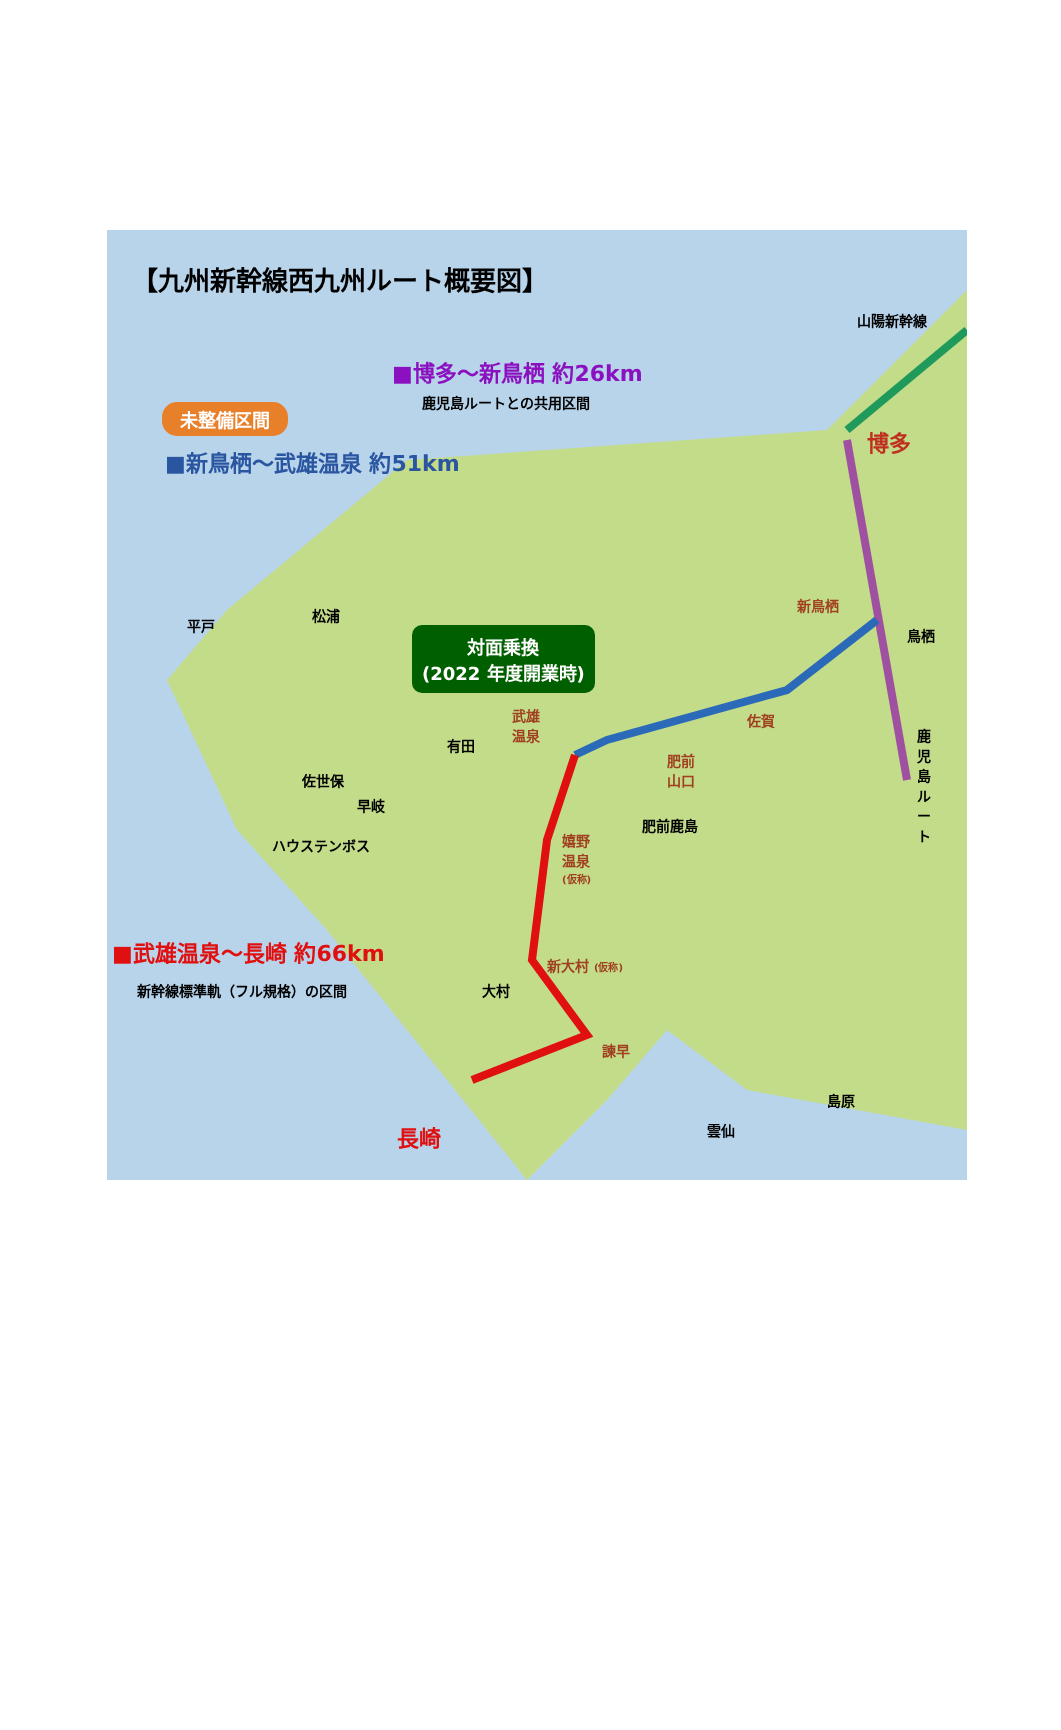【九州新幹線西九州ルート概要図】
山陽新幹線
■博多～新鳥栖 約26km
鹿児島ルートとの共用区間
未整備区間
■新鳥栖～武雄温泉 約51km
博多
新鳥栖
鳥栖
平戸
松浦
対面乗換
(2022 年度開業時)
佐賀
武雄
温泉
有田
肥前
山口
鹿児島ルート
佐世保
早岐
肥前鹿島
ハウステンボス
嬉野
温泉
(仮称)
■武雄温泉～長崎 約66km
新大村 (仮称)
新幹線標準軌（フル規格）の区間 大村
諫早
島原
雲仙
長崎